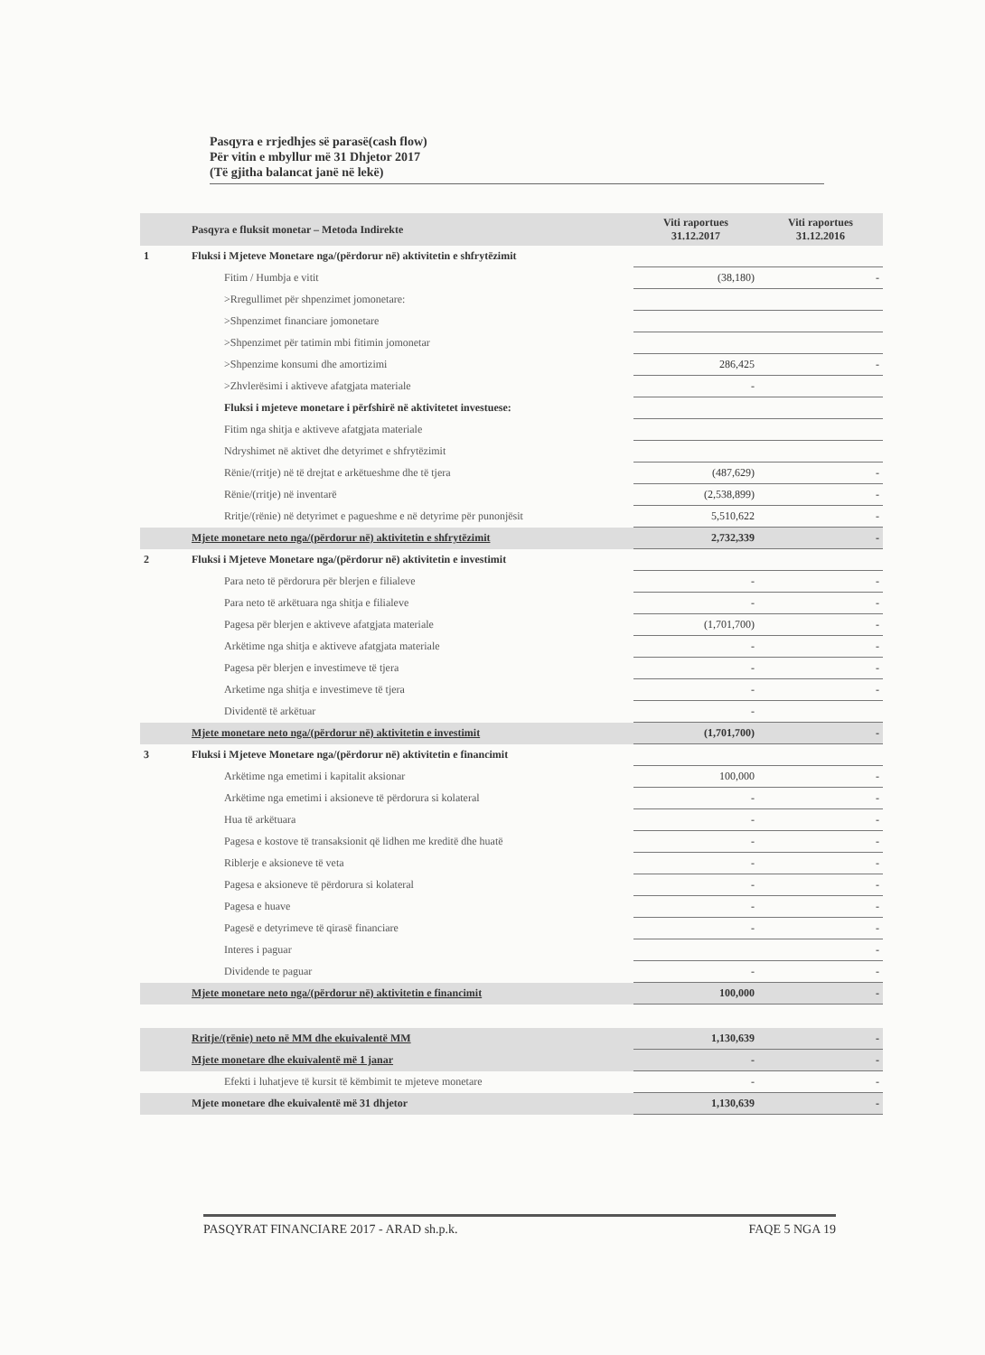Pasqyra e rrjedhjes së parasë(cash flow)
Për vitin e mbyllur më 31 Dhjetor 2017
(Të gjitha balancat janë në lekë)
| | Pasqyra e fluksit monetar – Metoda Indirekte | Viti raportues 31.12.2017 | Viti raportues 31.12.2016 |
| --- | --- | --- | --- |
| 1 | Fluksi i Mjeteve Monetare nga/(përdorur në) aktivitetin e shfrytëzimit | | |
| | Fitim / Humbja e vitit | (38,180) | - |
| | >Rregullimet për shpenzimet jomonetare: | | |
| | >Shpenzimet financiare jomonetare | | |
| | >Shpenzimet për tatimin mbi fitimin jomonetar | | |
| | >Shpenzime konsumi dhe amortizimi | 286,425 | - |
| | >Zhvlerësimi i aktiveve afatgjata materiale | - | |
| | Fluksi i mjeteve monetare i përfshirë në aktivitetet investuese: | | |
| | Fitim nga shitja e aktiveve afatgjata materiale | | |
| | Ndryshimet në aktivet dhe detyrimet e shfrytëzimit | | |
| | Rënie/(rritje) në të drejtat e arkëtueshme dhe të tjera | (487,629) | - |
| | Rënie/(rritje) në inventarë | (2,538,899) | - |
| | Rritje/(rënie) në detyrimet e pagueshme e në detyrime për punonjësit | 5,510,622 | - |
| | Mjete monetare neto nga/(përdorur në) aktivitetin e shfrytëzimit | 2,732,339 | - |
| 2 | Fluksi i Mjeteve Monetare nga/(përdorur në) aktivitetin e investimit | | |
| | Para neto të përdorura për blerjen e filialeve | - | - |
| | Para neto të arkëtuara nga shitja e filialeve | - | - |
| | Pagesa për blerjen e aktiveve afatgjata materiale | (1,701,700) | - |
| | Arkëtime nga shitja e aktiveve afatgjata materiale | - | - |
| | Pagesa për blerjen e investimeve të tjera | - | - |
| | Arketime nga shitja e investimeve të tjera | - | - |
| | Dividentë të arkëtuar | - | |
| | Mjete monetare neto nga/(përdorur në) aktivitetin e investimit | (1,701,700) | - |
| 3 | Fluksi i Mjeteve Monetare nga/(përdorur në) aktivitetin e financimit | | |
| | Arkëtime nga emetimi i kapitalit aksionar | 100,000 | - |
| | Arkëtime nga emetimi i aksioneve të përdorura si kolateral | - | - |
| | Hua të arkëtuara | - | - |
| | Pagesa e kostove të transaksionit që lidhen me kreditë dhe huatë | - | - |
| | Riblerje e aksioneve të veta | - | - |
| | Pagesa e aksioneve të përdorura si kolateral | - | - |
| | Pagesa e huave | - | - |
| | Pagesë e detyrimeve të qirasë financiare | - | - |
| | Interes i paguar | | - |
| | Dividende te paguar | - | - |
| | Mjete monetare neto nga/(përdorur në) aktivitetin e financimit | 100,000 | - |
| | Rritje/(rënie) neto në MM dhe ekuivalentë MM | 1,130,639 | - |
| | Mjete monetare dhe ekuivalentë më 1 janar | - | - |
| | Efekti i luhatjeve të kursit të këmbimit te mjeteve monetare | - | - |
| | Mjete monetare dhe ekuivalentë më 31 dhjetor | 1,130,639 | - |
PASQYRAT FINANCIARE 2017 - ARAD sh.p.k. FAQE 5 NGA 19